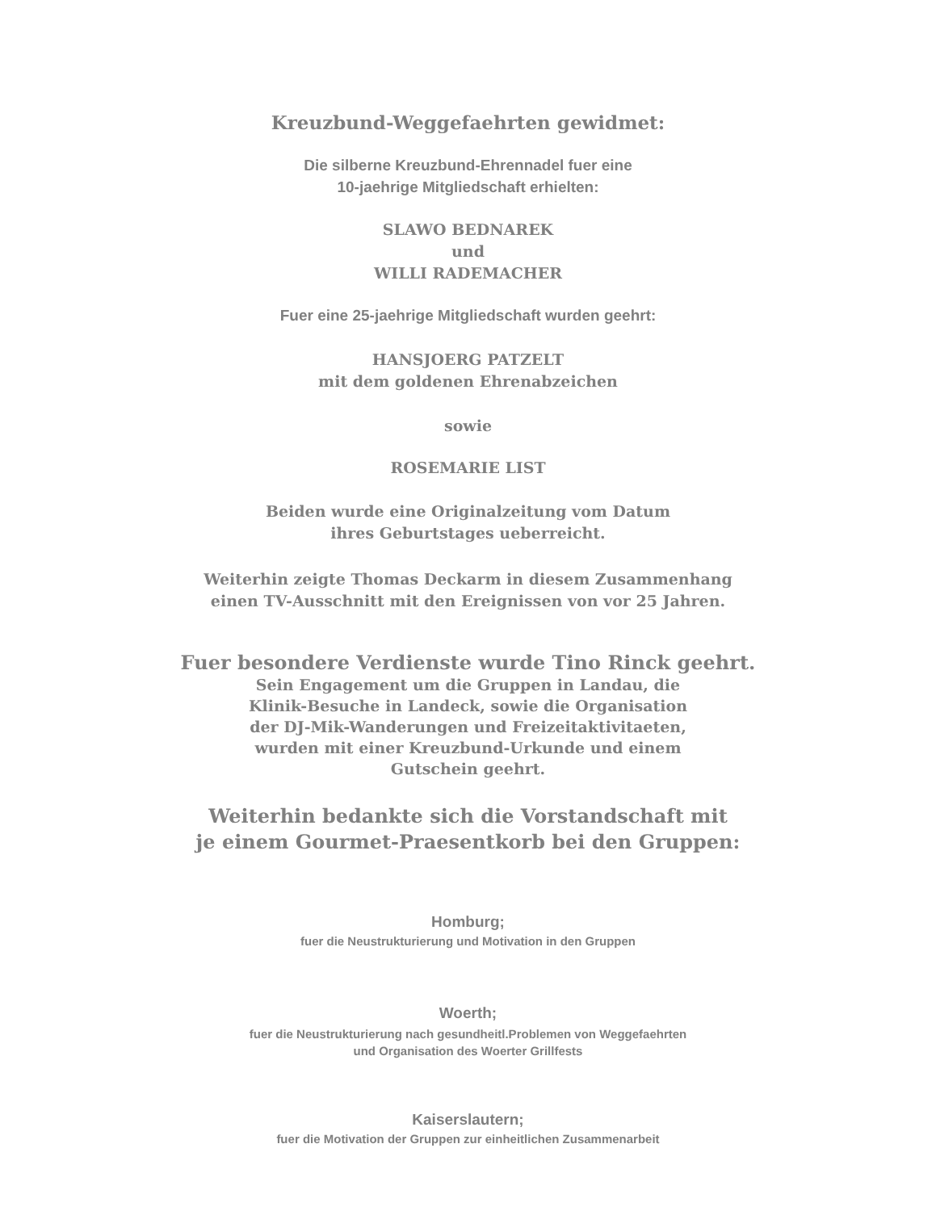Kreuzbund-Weggefaehrten gewidmet:
Die silberne Kreuzbund-Ehrennadel fuer eine
10-jaehrige Mitgliedschaft erhielten:
SLAWO BEDNAREK
und
WILLI RADEMACHER
Fuer eine 25-jaehrige Mitgliedschaft wurden geehrt:
HANSJOERG PATZELT
mit dem goldenen Ehrenabzeichen
sowie
ROSEMARIE LIST
Beiden wurde eine Originalzeitung vom Datum
ihres Geburtstages ueberreicht.
Weiterhin zeigte Thomas Deckarm in diesem Zusammenhang
einen TV-Ausschnitt mit den Ereignissen von vor 25 Jahren.
Fuer besondere Verdienste wurde Tino Rinck geehrt.
Sein Engagement um die Gruppen in Landau, die
Klinik-Besuche in Landeck, sowie die Organisation
der DJ-Mik-Wanderungen und Freizeitaktivitaeten,
wurden mit einer Kreuzbund-Urkunde und einem
Gutschein geehrt.
Weiterhin bedankte sich die Vorstandschaft mit
je einem Gourmet-Praesentkorb bei den Gruppen:
Homburg;
fuer die Neustrukturierung und Motivation in den Gruppen
Woerth;
fuer die Neustrukturierung nach gesundheitl.Problemen von Weggefaehrten
und Organisation des Woerter Grillfests
Kaiserslautern;
fuer die Motivation der Gruppen zur einheitlichen Zusammenarbeit